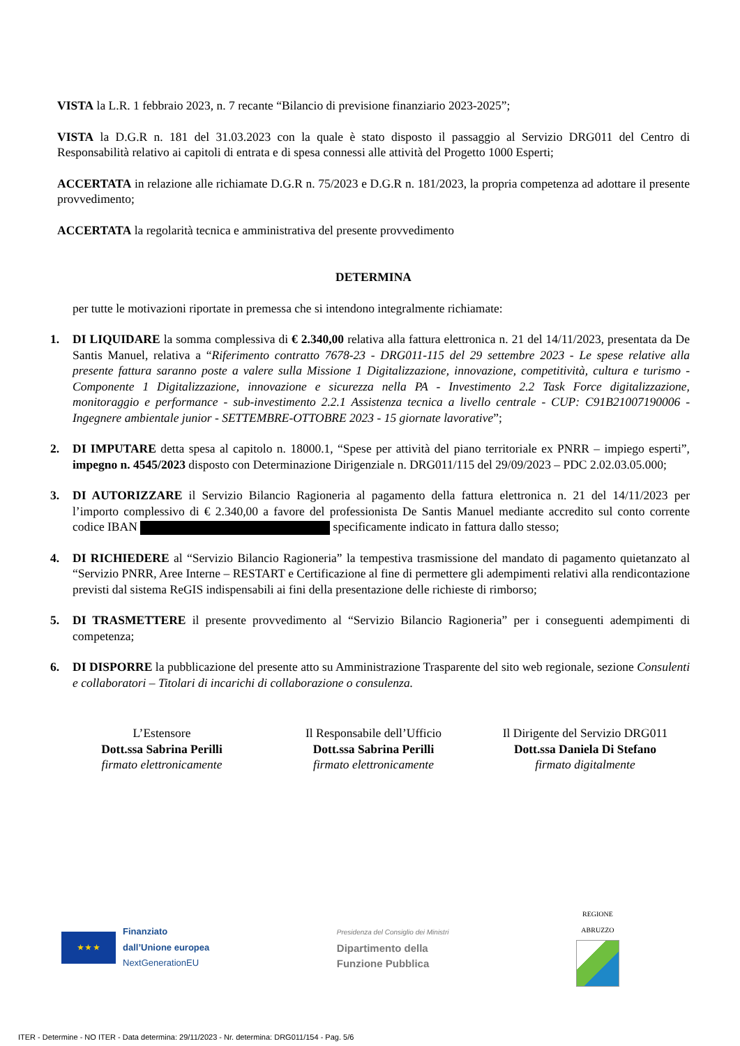VISTA la L.R. 1 febbraio 2023, n. 7 recante “Bilancio di previsione finanziario 2023-2025”;
VISTA la D.G.R n. 181 del 31.03.2023 con la quale è stato disposto il passaggio al Servizio DRG011 del Centro di Responsabilità relativo ai capitoli di entrata e di spesa connessi alle attività del Progetto 1000 Esperti;
ACCERTATA in relazione alle richiamate D.G.R n. 75/2023 e D.G.R n. 181/2023, la propria competenza ad adottare il presente provvedimento;
ACCERTATA la regolarità tecnica e amministrativa del presente provvedimento
DETERMINA
per tutte le motivazioni riportate in premessa che si intendono integralmente richiamate:
1. DI LIQUIDARE la somma complessiva di € 2.340,00 relativa alla fattura elettronica n. 21 del 14/11/2023, presentata da De Santis Manuel, relativa a “Riferimento contratto 7678-23 - DRG011-115 del 29 settembre 2023 - Le spese relative alla presente fattura saranno poste a valere sulla Missione 1 Digitalizzazione, innovazione, competitività, cultura e turismo - Componente 1 Digitalizzazione, innovazione e sicurezza nella PA - Investimento 2.2 Task Force digitalizzazione, monitoraggio e performance - sub-investimento 2.2.1 Assistenza tecnica a livello centrale - CUP: C91B21007190006 - Ingegnere ambientale junior - SETTEMBRE-OTTOBRE 2023 - 15 giornate lavorative”;
2. DI IMPUTARE detta spesa al capitolo n. 18000.1, “Spese per attività del piano territoriale ex PNRR – impiego esperti”, impegno n. 4545/2023 disposto con Determinazione Dirigenziale n. DRG011/115 del 29/09/2023 – PDC 2.02.03.05.000;
3. DI AUTORIZZARE il Servizio Bilancio Ragioneria al pagamento della fattura elettronica n. 21 del 14/11/2023 per l’importo complessivo di € 2.340,00 a favore del professionista De Santis Manuel mediante accredito sul conto corrente codice IBAN specificamente indicato in fattura dallo stesso;
4. DI RICHIEDERE al “Servizio Bilancio Ragioneria” la tempestiva trasmissione del mandato di pagamento quietanzato al “Servizio PNRR, Aree Interne – RESTART e Certificazione al fine di permettere gli adempimenti relativi alla rendicontazione previsti dal sistema ReGIS indispensabili ai fini della presentazione delle richieste di rimborso;
5. DI TRASMETTERE il presente provvedimento al “Servizio Bilancio Ragioneria” per i conseguenti adempimenti di competenza;
6. DI DISPORRE la pubblicazione del presente atto su Amministrazione Trasparente del sito web regionale, sezione Consulenti e collaboratori – Titolari di incarichi di collaborazione o consulenza.
L’Estensore
Dott.ssa Sabrina Perilli
firmato elettronicamente
Il Responsabile dell’Ufficio
Dott.ssa Sabrina Perilli
firmato elettronicamente
Il Dirigente del Servizio DRG011
Dott.ssa Daniela Di Stefano
firmato digitalmente
★ ★ ★
Finanziato
dall’Unione europea
NextGenerationEU
Presidenza del Consiglio dei Ministri
Dipartimento della
Funzione Pubblica
REGIONE
ABRUZZO
ITER - Determine - NO ITER - Data determina: 29/11/2023 - Nr. determina: DRG011/154 - Pag. 5/6